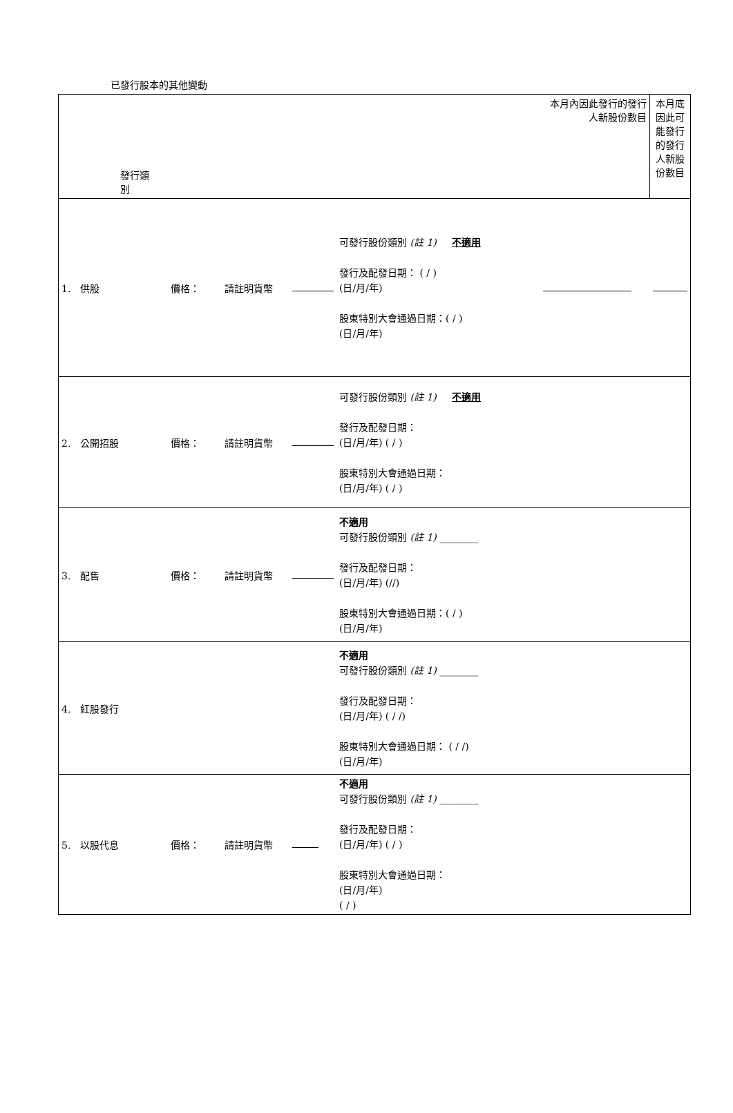已發行股本的其他變動
| 發行類別 | | | | | 本月內因此發行的發行人新股份數目 | 本月底因此可能發行的發行人新股份數目 |
| 1. 供股 | 價格： | 請註明貨幣 | | 可發行股份類別 (註 1) 不適用 發行及配發日期： ( / ) (日/月/年) 股東特別大會通過日期：( / ) (日/月/年) | | |
| 2. 公開招股 | 價格： | 請註明貨幣 | | 可發行股份類別 (註 1) 不適用 發行及配發日期： (日/月/年) ( / ) 股東特別大會通過日期： (日/月/年) ( / ) | | |
| 3. 配售 | 價格： | 請註明貨幣 | | 不適用 可發行股份類別 (註 1) ________ 發行及配發日期： (日/月/年) (//) 股東特別大會通過日期：( / ) (日/月/年) | | |
| 4. 紅股發行 | | | | 不適用 可發行股份類別 (註 1) ________ 發行及配發日期： (日/月/年) ( / /) 股東特別大會通過日期： ( / /) (日/月/年) | | |
| 5. 以股代息 | 價格： | 請註明貨幣 | | 不適用 可發行股份類別 (註 1) ________ 發行及配發日期： (日/月/年) ( / ) 股東特別大會通過日期： (日/月/年) ( / ) | | |